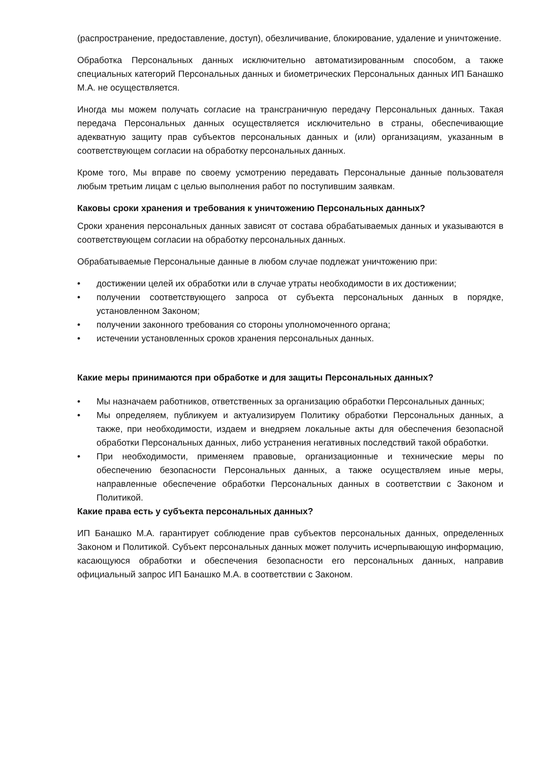(распространение, предоставление, доступ), обезличивание, блокирование, удаление и уничтожение.
Обработка Персональных данных исключительно автоматизированным способом, а также специальных категорий Персональных данных и биометрических Персональных данных ИП Банашко М.А. не осуществляется.
Иногда мы можем получать согласие на трансграничную передачу Персональных данных. Такая передача Персональных данных осуществляется исключительно в страны, обеспечивающие адекватную защиту прав субъектов персональных данных и (или) организациям, указанным в соответствующем согласии на обработку персональных данных.
Кроме того, Мы вправе по своему усмотрению передавать Персональные данные пользователя любым третьим лицам с целью выполнения работ по поступившим заявкам.
Каковы сроки хранения и требования к уничтожению Персональных данных?
Сроки хранения персональных данных зависят от состава обрабатываемых данных и указываются в соответствующем согласии на обработку персональных данных.
Обрабатываемые Персональные данные в любом случае подлежат уничтожению при:
• достижении целей их обработки или в случае утраты необходимости в их достижении;
• получении соответствующего запроса от субъекта персональных данных в порядке, установленном Законом;
• получении законного требования со стороны уполномоченного органа;
• истечении установленных сроков хранения персональных данных.
Какие меры принимаются при обработке и для защиты Персональных данных?
• Мы назначаем работников, ответственных за организацию обработки Персональных данных;
• Мы определяем, публикуем и актуализируем Политику обработки Персональных данных, а также, при необходимости, издаем и внедряем локальные акты для обеспечения безопасной обработки Персональных данных, либо устранения негативных последствий такой обработки.
• При необходимости, применяем правовые, организационные и технические меры по обеспечению безопасности Персональных данных, а также осуществляем иные меры, направленные обеспечение обработки Персональных данных в соответствии с Законом и Политикой.
Какие права есть у субъекта персональных данных?
ИП Банашко М.А. гарантирует соблюдение прав субъектов персональных данных, определенных Законом и Политикой. Субъект персональных данных может получить исчерпывающую информацию, касающуюся обработки и обеспечения безопасности его персональных данных, направив официальный запрос ИП Банашко М.А. в соответствии с Законом.